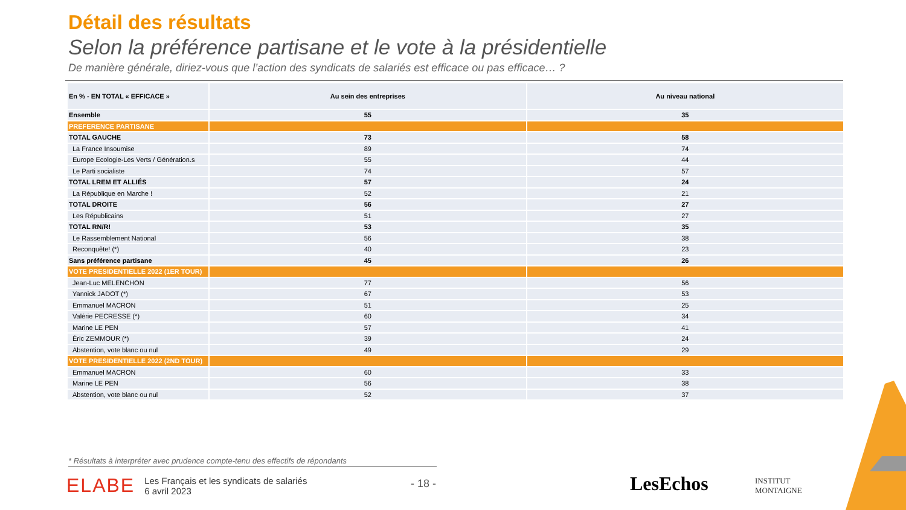Détail des résultats
Selon la préférence partisane et le vote à la présidentielle
De manière générale, diriez-vous que l’action des syndicats de salariés est efficace ou pas efficace… ?
| En % - EN TOTAL « EFFICACE » | Au sein des entreprises | Au niveau national |
| --- | --- | --- |
| Ensemble | 55 | 35 |
| PREFERENCE PARTISANE | | |
| TOTAL GAUCHE | 73 | 58 |
| La France Insoumise | 89 | 74 |
| Europe Ecologie-Les Verts / Génération.s | 55 | 44 |
| Le Parti socialiste | 74 | 57 |
| TOTAL LREM ET ALLIÉS | 57 | 24 |
| La République en Marche ! | 52 | 21 |
| TOTAL DROITE | 56 | 27 |
| Les Républicains | 51 | 27 |
| TOTAL RN/R! | 53 | 35 |
| Le Rassemblement National | 56 | 38 |
| Reconquête! (*) | 40 | 23 |
| Sans préférence partisane | 45 | 26 |
| VOTE PRESIDENTIELLE 2022 (1ER TOUR) | | |
| Jean-Luc MELENCHON | 77 | 56 |
| Yannick JADOT (*) | 67 | 53 |
| Emmanuel MACRON | 51 | 25 |
| Valérie PECRESSE (*) | 60 | 34 |
| Marine LE PEN | 57 | 41 |
| Éric ZEMMOUR (*) | 39 | 24 |
| Abstention, vote blanc ou nul | 49 | 29 |
| VOTE PRESIDENTIELLE 2022 (2ND TOUR) | | |
| Emmanuel MACRON | 60 | 33 |
| Marine LE PEN | 56 | 38 |
| Abstention, vote blanc ou nul | 52 | 37 |
* Résultats à interpréter avec prudence compte-tenu des effectifs de répondants
ELABE Les Français et les syndicats de salariés
6 avril 2023
- 18 - LesEchos
INSTITUT
MONTAIGNE